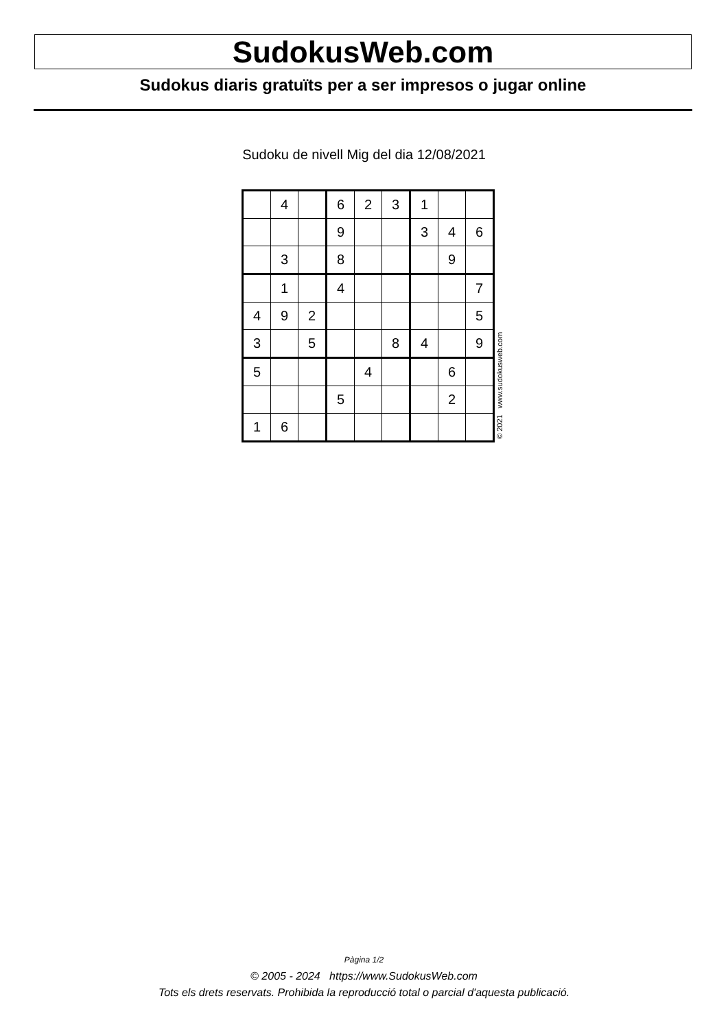SudokusWeb.com
Sudokus diaris gratuïts per a ser impresos o jugar online
Sudoku de nivell Mig del dia 12/08/2021
| | 4 | | 6 | 2 | 3 | 1 | | |
| | | | 9 | | | 3 | 4 | 6 |
| | 3 | | 8 | | | | 9 | |
| | 1 | | 4 | | | | | 7 |
| 4 | 9 | 2 | | | | | | 5 |
| 3 | | 5 | | | 8 | 4 | | 9 |
| 5 | | | | 4 | | | 6 | |
| | | | 5 | | | | 2 | |
| 1 | 6 | | | | | | | |
© 2021 www.sudokusweb.com
Pàgina 1/2
© 2005 - 2024 https://www.SudokusWeb.com
Tots els drets reservats. Prohibida la reproducció total o parcial d'aquesta publicació.